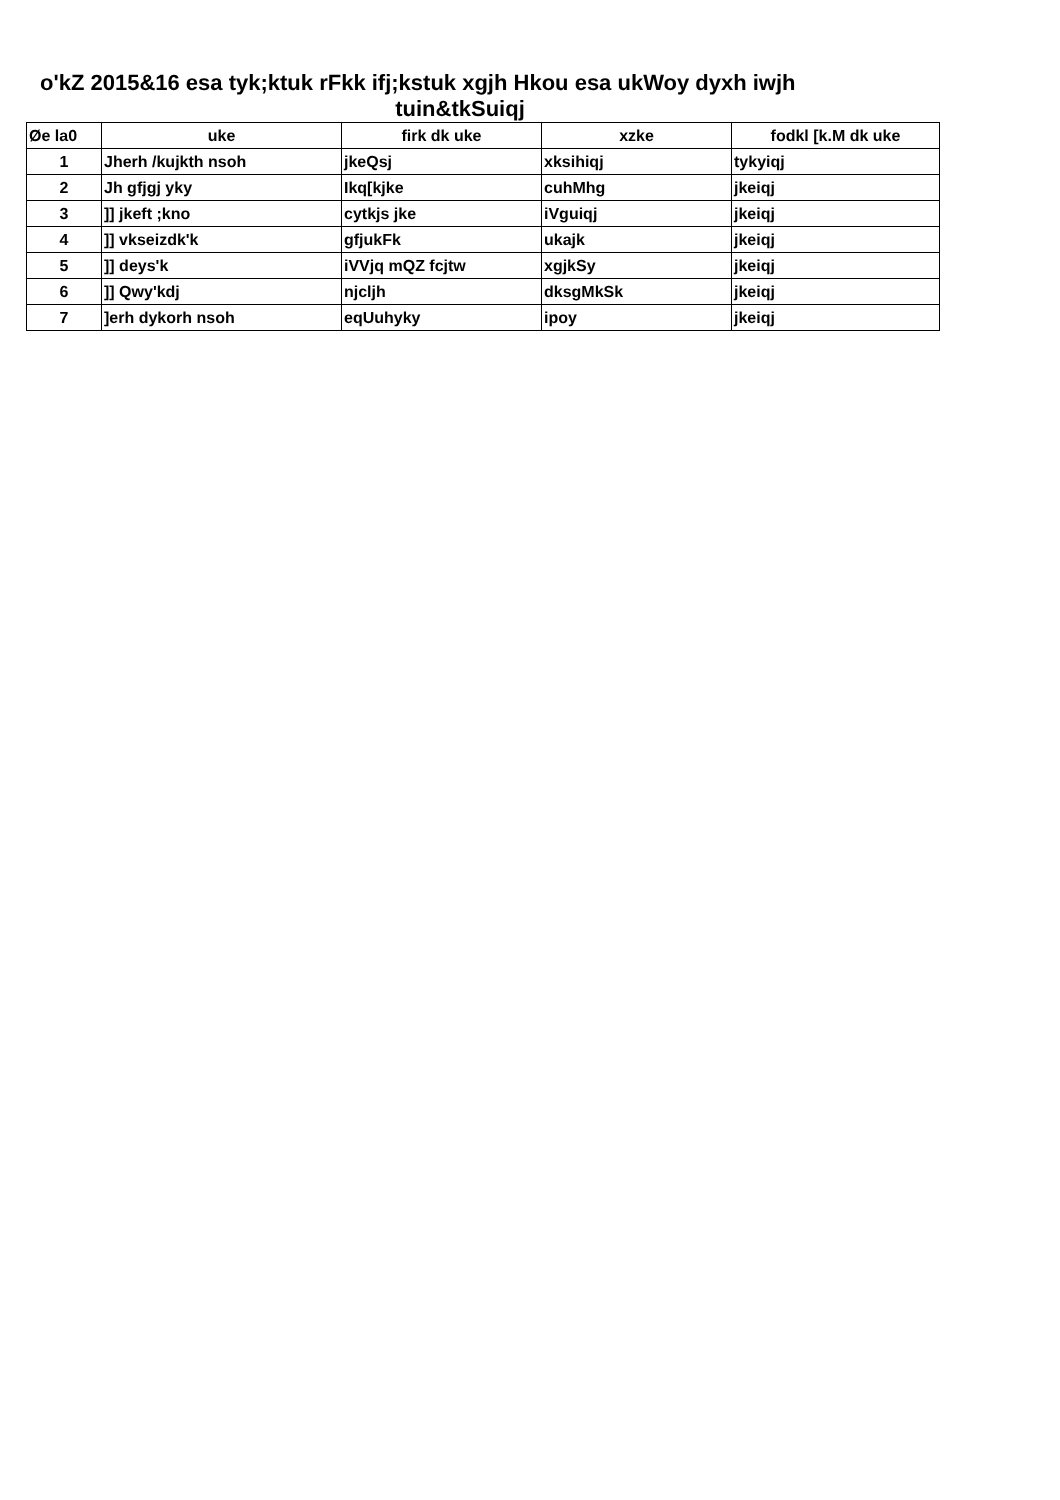o'kZ 2015&16 esa tyk;ktuk rFkk ifj;kstuk xgjh Hkou esa ukWoy dyxh iwjh
tuin&tkSuiqj
| Øe la0 | uke | firk dk uke | xzke | fodkl [k.M dk uke |
| --- | --- | --- | --- | --- |
| 1 | Jherh /kujkth nsoh | jkeQsj | xksihiqj | tykyiqj |
| 2 | Jh gfjgj yky | Ikq[kjke | cuhMhg | jkeiqj |
| 3 | ]] jkeft ;kno | cytkjs jke | iVguiqj | jkeiqj |
| 4 | ]] vkseizdk'k | gfjukFk | ukajk | jkeiqj |
| 5 | ]] deys'k | iVVjq mQZ fcjtw | xgjkSy | jkeiqj |
| 6 | ]] Qwy'kdj | njcljh | dksgMkSk | jkeiqj |
| 7 | ]erh dykorh nsoh | eqUuhyky | ipoy | jkeiqj |